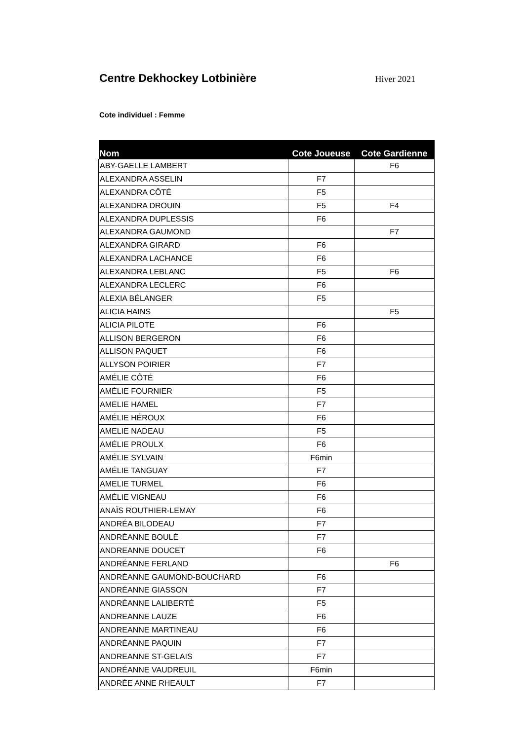Centre Dekhockey Lotbinière
Hiver 2021
Cote individuel : Femme
| Nom | Cote Joueuse | Cote Gardienne |
| --- | --- | --- |
| ABY-GAELLE LAMBERT | | F6 |
| ALEXANDRA ASSELIN | F7 | |
| ALEXANDRA CÔTÉ | F5 | |
| ALEXANDRA DROUIN | F5 | F4 |
| ALEXANDRA DUPLESSIS | F6 | |
| ALEXANDRA GAUMOND | | F7 |
| ALEXANDRA GIRARD | F6 | |
| ALEXANDRA LACHANCE | F6 | |
| ALEXANDRA LEBLANC | F5 | F6 |
| ALEXANDRA LECLERC | F6 | |
| ALEXIA BÉLANGER | F5 | |
| ALICIA HAINS | | F5 |
| ALICIA PILOTE | F6 | |
| ALLISON BERGERON | F6 | |
| ALLISON PAQUET | F6 | |
| ALLYSON POIRIER | F7 | |
| AMÉLIE CÔTÉ | F6 | |
| AMÉLIE FOURNIER | F5 | |
| AMELIE HAMEL | F7 | |
| AMÉLIE HÉROUX | F6 | |
| AMELIE NADEAU | F5 | |
| AMÉLIE PROULX | F6 | |
| AMÉLIE SYLVAIN | F6min | |
| AMÉLIE TANGUAY | F7 | |
| AMELIE TURMEL | F6 | |
| AMÉLIE VIGNEAU | F6 | |
| ANAÏS ROUTHIER-LEMAY | F6 | |
| ANDRÉA BILODEAU | F7 | |
| ANDRÉANNE BOULÉ | F7 | |
| ANDREANNE DOUCET | F6 | |
| ANDRÉANNE FERLAND | | F6 |
| ANDRÉANNE GAUMOND-BOUCHARD | F6 | |
| ANDRÉANNE GIASSON | F7 | |
| ANDRÉANNE LALIBERTÉ | F5 | |
| ANDREANNE LAUZE | F6 | |
| ANDREANNE MARTINEAU | F6 | |
| ANDRÉANNE PAQUIN | F7 | |
| ANDREANNE ST-GELAIS | F7 | |
| ANDRÉANNE VAUDREUIL | F6min | |
| ANDRÉE ANNE RHEAULT | F7 | |